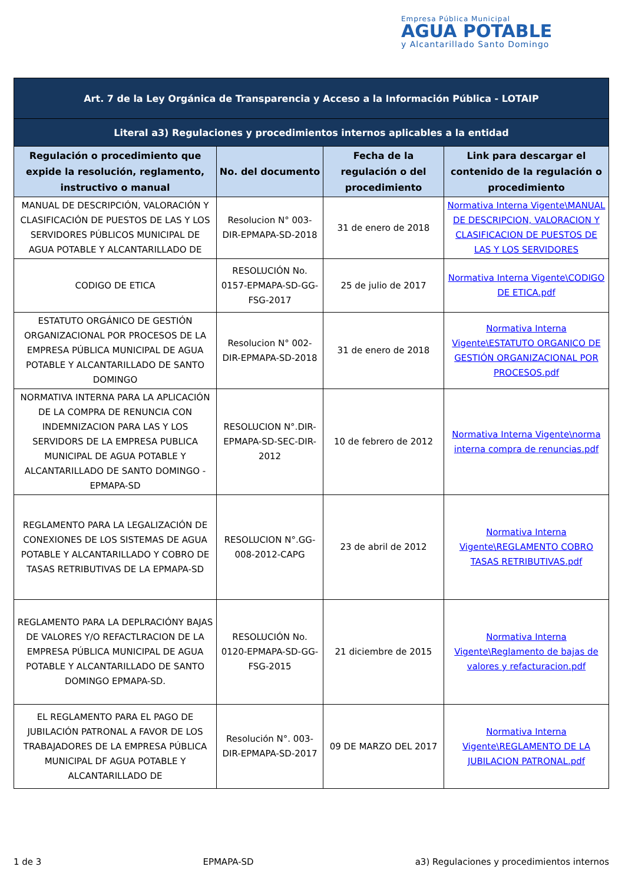Empresa Pública Municipal
AGUA POTABLE
y Alcantarillado Santo Domingo
| Art. 7 de la Ley Orgánica de Transparencia y Acceso a la Información Pública - LOTAIP | | | |
| Literal a3) Regulaciones y procedimientos internos aplicables a la entidad | | | |
| Regulación o procedimiento que expide la resolución, reglamento, instructivo o manual | No. del documento | Fecha de la regulación o del procedimiento | Link para descargar el contenido de la regulación o procedimiento |
| MANUAL DE DESCRIPCIÓN, VALORACIÓN Y CLASIFICACIÓN DE PUESTOS DE LAS Y LOS SERVIDORES PÚBLICOS MUNICIPAL DE AGUA POTABLE Y ALCANTARILLADO DE | Resolucion N° 003-DIR-EPMAPA-SD-2018 | 31 de enero de 2018 | Normativa Interna Vigente\MANUAL DE DESCRIPCION, VALORACION Y CLASIFICACION DE PUESTOS DE LAS Y LOS SERVIDORES |
| CODIGO DE ETICA | RESOLUCIÓN No. 0157-EPMAPA-SD-GG-FSG-2017 | 25 de julio de 2017 | Normativa Interna Vigente\CODIGO DE ETICA.pdf |
| ESTATUTO ORGÁNICO DE GESTIÓN ORGANIZACIONAL POR PROCESOS DE LA EMPRESA PÚBLICA MUNICIPAL DE AGUA POTABLE Y ALCANTARILLADO DE SANTO DOMINGO | Resolucion N° 002-DIR-EPMAPA-SD-2018 | 31 de enero de 2018 | Normativa Interna Vigente\ESTATUTO ORGANICO DE GESTIÓN ORGANIZACIONAL POR PROCESOS.pdf |
| NORMATIVA INTERNA PARA LA APLICACIÓN DE LA COMPRA DE RENUNCIA CON INDEMNIZACION PARA LAS Y LOS SERVIDORS DE LA EMPRESA PUBLICA MUNICIPAL DE AGUA POTABLE Y ALCANTARILLADO DE SANTO DOMINGO - EPMAPA-SD | RESOLUCION N°.DIR-EPMAPA-SD-SEC-DIR-2012 | 10 de febrero de 2012 | Normativa Interna Vigente\norma interna compra de renuncias.pdf |
| REGLAMENTO PARA LA LEGALIZACIÓN DE CONEXIONES DE LOS SISTEMAS DE AGUA POTABLE Y ALCANTARILLADO Y COBRO DE TASAS RETRIBUTIVAS DE LA EPMAPA-SD | RESOLUCION N°.GG-008-2012-CAPG | 23 de abril de 2012 | Normativa Interna Vigente\REGLAMENTO COBRO TASAS RETRIBUTIVAS.pdf |
| REGLAMENTO PARA LA DEPLRACIÓNY BAJAS DE VALORES Y/O REFACTLRACION DE LA EMPRESA PÚBLICA MUNICIPAL DE AGUA POTABLE Y ALCANTARILLADO DE SANTO DOMINGO EPMAPA-SD. | RESOLUCIÓN No. 0120-EPMAPA-SD-GG-FSG-2015 | 21 diciembre de 2015 | Normativa Interna Vigente\Reglamento de bajas de valores y refacturacion.pdf |
| EL REGLAMENTO PARA EL PAGO DE JUBILACIÓN PATRONAL A FAVOR DE LOS TRABAJADORES DE LA EMPRESA PÚBLICA MUNICIPAL DF AGUA POTABLE Y ALCANTARILLADO DE | Resolución N°. 003-DIR-EPMAPA-SD-2017 | 09 DE MARZO DEL 2017 | Normativa Interna Vigente\REGLAMENTO DE LA JUBILACION PATRONAL.pdf |
1 de 3 EPMAPA-SD a3) Regulaciones y procedimientos internos